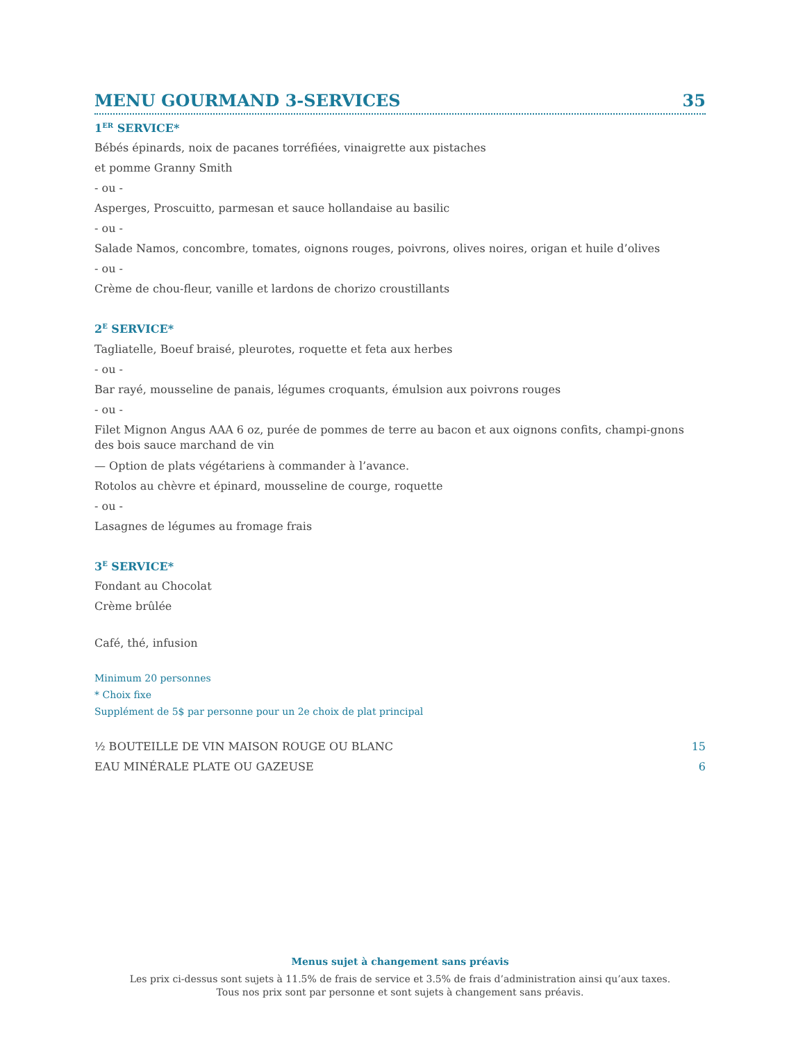MENU GOURMAND 3-SERVICES 35
1<sup>ER</sup> SERVICE*
Bébés épinards, noix de pacanes torréfiées, vinaigrette aux pistaches
et pomme Granny Smith
- ou -
Asperges, Proscuitto, parmesan et sauce hollandaise au basilic
- ou -
Salade Namos, concombre, tomates, oignons rouges, poivrons, olives noires, origan et huile d’olives
- ou -
Crème de chou-fleur, vanille et lardons de chorizo croustillants
2<sup>E</sup> SERVICE*
Tagliatelle, Boeuf braisé, pleurotes, roquette et feta aux herbes
- ou -
Bar rayé, mousseline de panais, légumes croquants, émulsion aux poivrons rouges
- ou -
Filet Mignon Angus AAA 6 oz, purée de pommes de terre au bacon et aux oignons confits, champi-gnons des bois sauce marchand de vin
— Option de plats végétariens à commander à l’avance.
Rotolos au chèvre et épinard, mousseline de courge, roquette
- ou -
Lasagnes de légumes au fromage frais
3<sup>E</sup> SERVICE*
Fondant au Chocolat
Crème brûlée
Café, thé, infusion
Minimum 20 personnes
* Choix fixe
Supplément de 5$ par personne pour un 2e choix de plat principal
½ BOUTEILLE DE VIN MAISON ROUGE OU BLANC 15
EAU MINÉRALE PLATE OU GAZEUSE 6
Menus sujet à changement sans préavis
Les prix ci-dessus sont sujets à 11.5% de frais de service et 3.5% de frais d’administration ainsi qu’aux taxes.
Tous nos prix sont par personne et sont sujets à changement sans préavis.